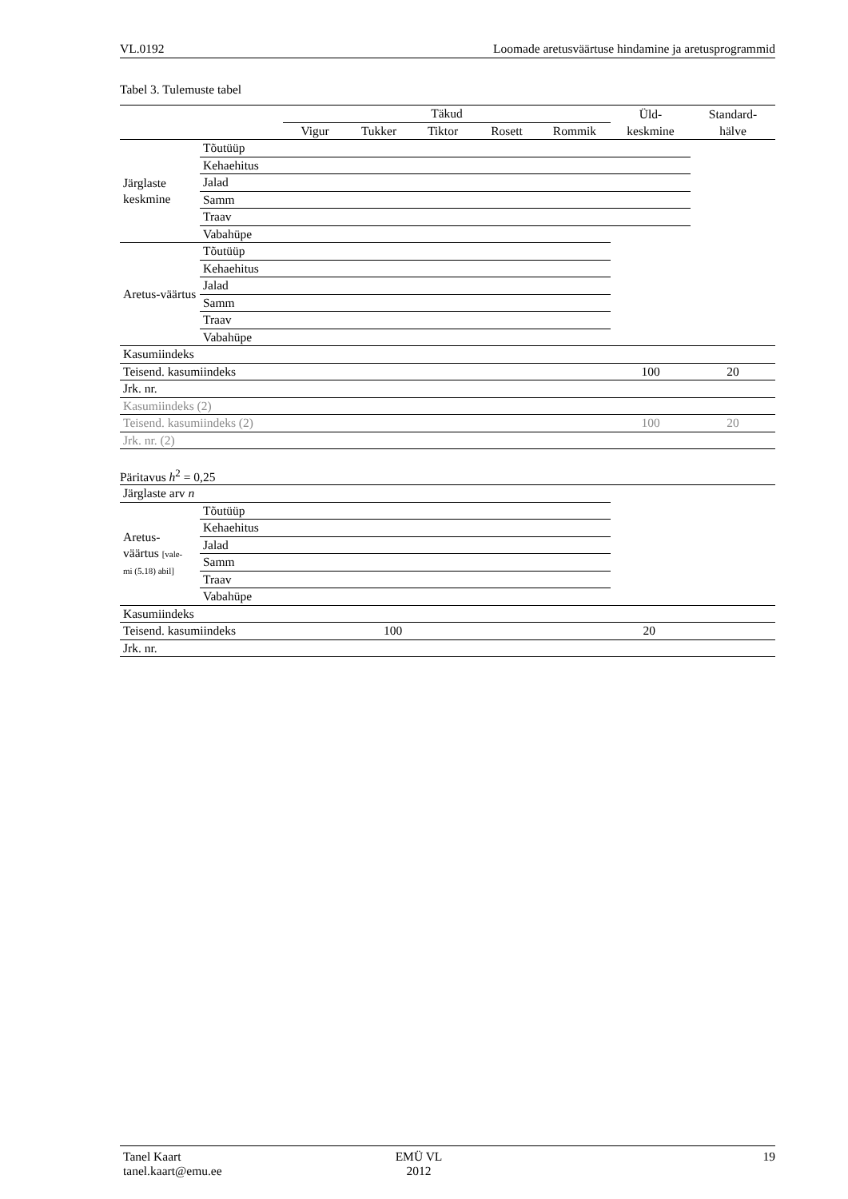VL.0192 Loomade aretusväärtuse hindamine ja aretusprogrammid
Tabel 3. Tulemuste tabel
| | | Täkud | | | | | Üld- | Standard- |
| --- | --- | --- | --- | --- | --- | --- | --- | --- |
| | | Vigur | Tukker | Tiktor | Rosett | Rommik | keskmine | hälve |
| Järglaste keskmine | Tõutüüp | | | | | | | |
| | Kehaehitus | | | | | | | |
| | Jalad | | | | | | | |
| | Samm | | | | | | | |
| | Traav | | | | | | | |
| | Vabahüpe | | | | | | | |
| Aretus-väärtus | Tõutüüp | | | | | | | |
| | Kehaehitus | | | | | | | |
| | Jalad | | | | | | | |
| | Samm | | | | | | | |
| | Traav | | | | | | | |
| | Vabahüpe | | | | | | | |
| Kasumiindeks | | | | | | | | |
| Teisend. kasumiindeks | | | | | | | 100 | 20 |
| Jrk. nr. | | | | | | | | |
| Kasumiindeks (2) | | | | | | | | |
| Teisend. kasumiindeks (2) | | | | | | | 100 | 20 |
| Jrk. nr. (2) | | | | | | | | |
Päritavus h<sup>2</sup> = 0,25
| Järglaste arv n | | | |
| Aretus- väärtus [vale- mi (5.18) abil] | Tõutüüp | | |
| | Kehaehitus | | |
| | Jalad | | |
| | Samm | | |
| | Traav | | |
| | Vabahüpe | | |
| Kasumiindeks | | | |
| Teisend. kasumiindeks 100 20 | | | |
| Jrk. nr. | | | |
Tanel Kaart
tanel.kaart@emu.ee
EMÜ VL
2012
19